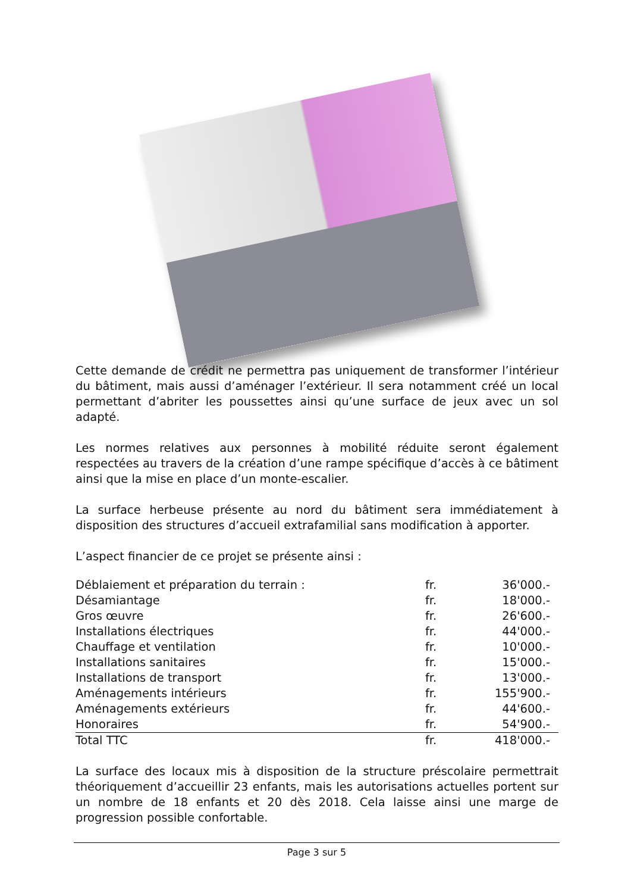Cette demande de crédit ne permettra pas uniquement de transformer l’intérieur du bâtiment, mais aussi d’aménager l’extérieur. Il sera notamment créé un local permettant d’abriter les poussettes ainsi qu’une surface de jeux avec un sol adapté.
Les normes relatives aux personnes à mobilité réduite seront également respectées au travers de la création d’une rampe spécifique d’accès à ce bâtiment ainsi que la mise en place d’un monte-escalier.
La surface herbeuse présente au nord du bâtiment sera immédiatement à disposition des structures d’accueil extrafamilial sans modification à apporter.
L’aspect financier de ce projet se présente ainsi :
| Déblaiement et préparation du terrain : | fr. | 36'000.- |
| Désamiantage | fr. | 18'000.- |
| Gros œuvre | fr. | 26'600.- |
| Installations électriques | fr. | 44'000.- |
| Chauffage et ventilation | fr. | 10'000.- |
| Installations sanitaires | fr. | 15'000.- |
| Installations de transport | fr. | 13'000.- |
| Aménagements intérieurs | fr. | 155'900.- |
| Aménagements extérieurs | fr. | 44'600.- |
| Honoraires | fr. | 54'900.- |
| Total TTC | fr. | 418'000.- |
La surface des locaux mis à disposition de la structure préscolaire permettrait théoriquement d’accueillir 23 enfants, mais les autorisations actuelles portent sur un nombre de 18 enfants et 20 dès 2018. Cela laisse ainsi une marge de progression possible confortable.
Page 3 sur 5